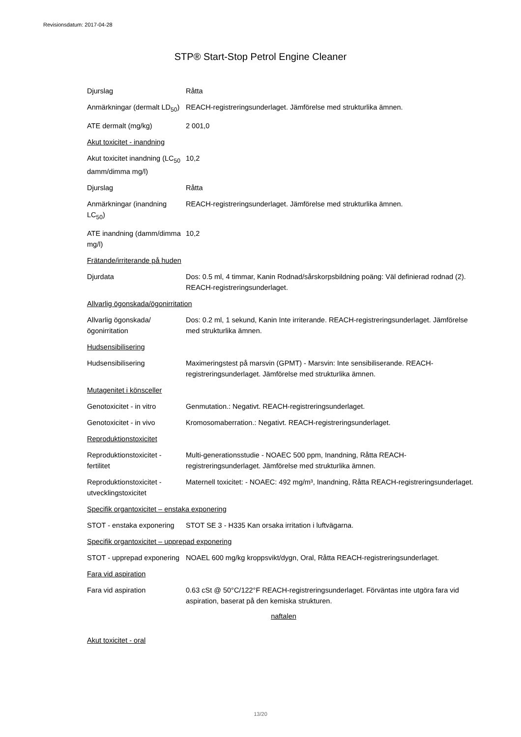Revisionsdatum: 2017-04-28
STP® Start-Stop Petrol Engine Cleaner
Djurslag Råtta
Anmärkningar (dermalt LD<sub>50</sub>)
REACH-registreringsunderlaget. Jämförelse med strukturlika ämnen.
ATE dermalt (mg/kg) 2 001,0
Akut toxicitet - inandning
Akut toxicitet inandning (LC<sub>50</sub> damm/dimma mg/l)
10,2
Djurslag Råtta
Anmärkningar (inandning LC<sub>50</sub>)
REACH-registreringsunderlaget. Jämförelse med strukturlika ämnen.
ATE inandning (damm/dimma mg/l)
10,2
Frätande/irriterande på huden
Djurdata Dos: 0.5 ml, 4 timmar, Kanin Rodnad/sårskorpsbildning poäng: Väl definierad rodnad (2). REACH-registreringsunderlaget.
Allvarlig ögonskada/ögonirritation
Allvarlig ögonskada/ögonirritation
Dos: 0.2 ml, 1 sekund, Kanin Inte irriterande. REACH-registreringsunderlaget. Jämförelse med strukturlika ämnen.
Hudsensibilisering
Hudsensibilisering Maximeringstest på marsvin (GPMT) - Marsvin: Inte sensibiliserande. REACH-registreringsunderlaget. Jämförelse med strukturlika ämnen.
Mutagenitet i könsceller
Genotoxicitet - in vitro
Genmutation.: Negativt. REACH-registreringsunderlaget.
Genotoxicitet - in vivo Kromosomaberration.: Negativt. REACH-registreringsunderlaget.
Reproduktionstoxicitet
Reproduktionstoxicitet - fertilitet
Multi-generationsstudie - NOAEC 500 ppm, Inandning, Råtta REACH-registreringsunderlaget. Jämförelse med strukturlika ämnen.
Reproduktionstoxicitet - utvecklingstoxicitet
Maternell toxicitet: - NOAEC: 492 mg/m³, Inandning, Råtta REACH-registreringsunderlaget.
Specifik organtoxicitet – enstaka exponering
STOT - enstaka exponering
STOT SE 3 - H335 Kan orsaka irritation i luftvägarna.
Specifik organtoxicitet – upprepad exponering
STOT - upprepad exponering
NOAEL 600 mg/kg kroppsvikt/dygn, Oral, Råtta REACH-registreringsunderlaget.
Fara vid aspiration
Fara vid aspiration 0.63 cSt @ 50°C/122°F REACH-registreringsunderlaget. Förväntas inte utgöra fara vid aspiration, baserat på den kemiska strukturen.
naftalen
Akut toxicitet - oral
13/20